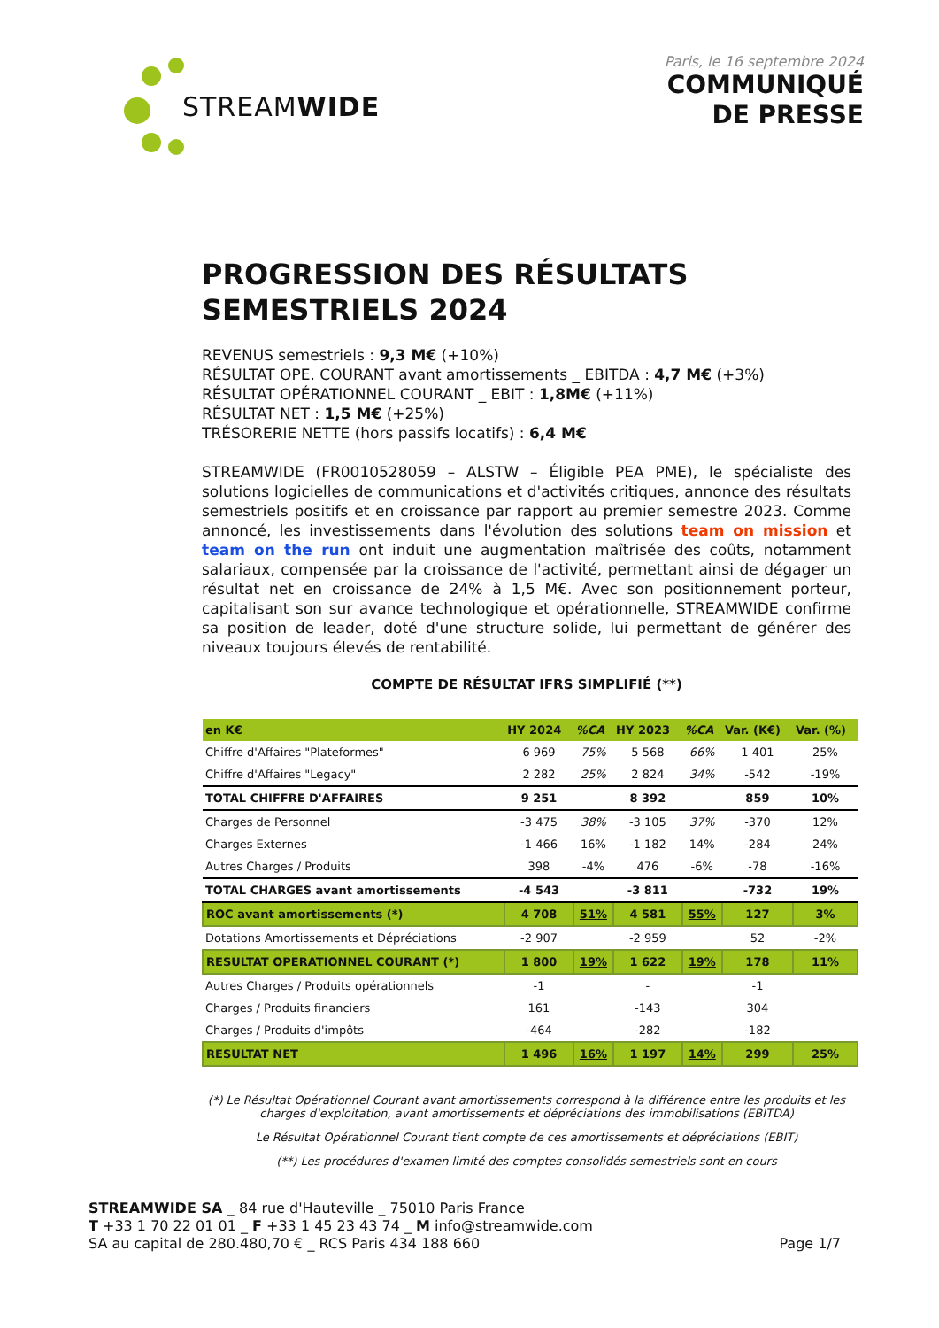STREAM WIDE
Paris, le 16 septembre 2024
COMMUNIQUÉ
DE PRESSE
PROGRESSION DES RÉSULTATS SEMESTRIELS 2024
REVENUS semestriels : 9,3 M€ (+10%)
RÉSULTAT OPE. COURANT avant amortissements _ EBITDA : 4,7 M€ (+3%)
RÉSULTAT OPÉRATIONNEL COURANT _ EBIT : 1,8M€ (+11%)
RÉSULTAT NET : 1,5 M€ (+25%)
TRÉSORERIE NETTE (hors passifs locatifs) : 6,4 M€
STREAMWIDE (FR0010528059 – ALSTW – Éligible PEA PME), le spécialiste des solutions logicielles de communications et d'activités critiques, annonce des résultats semestriels positifs et en croissance par rapport au premier semestre 2023. Comme annoncé, les investissements dans l'évolution des solutions team on mission et team on the run ont induit une augmentation maîtrisée des coûts, notamment salariaux, compensée par la croissance de l'activité, permettant ainsi de dégager un résultat net en croissance de 24% à 1,5 M€. Avec son positionnement porteur, capitalisant son sur avance technologique et opérationnelle, STREAMWIDE confirme sa position de leader, doté d'une structure solide, lui permettant de générer des niveaux toujours élevés de rentabilité.
COMPTE DE RÉSULTAT IFRS SIMPLIFIÉ (**)
| en K€ | HY 2024 | %CA | HY 2023 | %CA | Var. (K€) | Var. (%) |
| --- | --- | --- | --- | --- | --- | --- |
| Chiffre d'Affaires "Plateformes" | 6 969 | 75% | 5 568 | 66% | 1 401 | 25% |
| Chiffre d'Affaires "Legacy" | 2 282 | 25% | 2 824 | 34% | -542 | -19% |
| TOTAL CHIFFRE D'AFFAIRES | 9 251 | | 8 392 | | 859 | 10% |
| Charges de Personnel | -3 475 | 38% | -3 105 | 37% | -370 | 12% |
| Charges Externes | -1 466 | 16% | -1 182 | 14% | -284 | 24% |
| Autres Charges / Produits | 398 | -4% | 476 | -6% | -78 | -16% |
| TOTAL CHARGES avant amortissements | -4 543 | | -3 811 | | -732 | 19% |
| ROC avant amortissements (*) | 4 708 | 51% | 4 581 | 55% | 127 | 3% |
| Dotations Amortissements et Dépréciations | -2 907 | | -2 959 | | 52 | -2% |
| RESULTAT OPERATIONNEL COURANT (*) | 1 800 | 19% | 1 622 | 19% | 178 | 11% |
| Autres Charges / Produits opérationnels | -1 | | - | | -1 | |
| Charges / Produits financiers | 161 | | -143 | | 304 | |
| Charges / Produits d'impôts | -464 | | -282 | | -182 | |
| RESULTAT NET | 1 496 | 16% | 1 197 | 14% | 299 | 25% |
(*) Le Résultat Opérationnel Courant avant amortissements correspond à la différence entre les produits et les charges d'exploitation, avant amortissements et dépréciations des immobilisations (EBITDA)
Le Résultat Opérationnel Courant tient compte de ces amortissements et dépréciations (EBIT)
(**) Les procédures d'examen limité des comptes consolidés semestriels sont en cours
STREAMWIDE SA _ 84 rue d'Hauteville _ 75010 Paris France
T +33 1 70 22 01 01 _ F +33 1 45 23 43 74 _ M info@streamwide.com
SA au capital de 280.480,70 € _ RCS Paris 434 188 660 Page 1/7